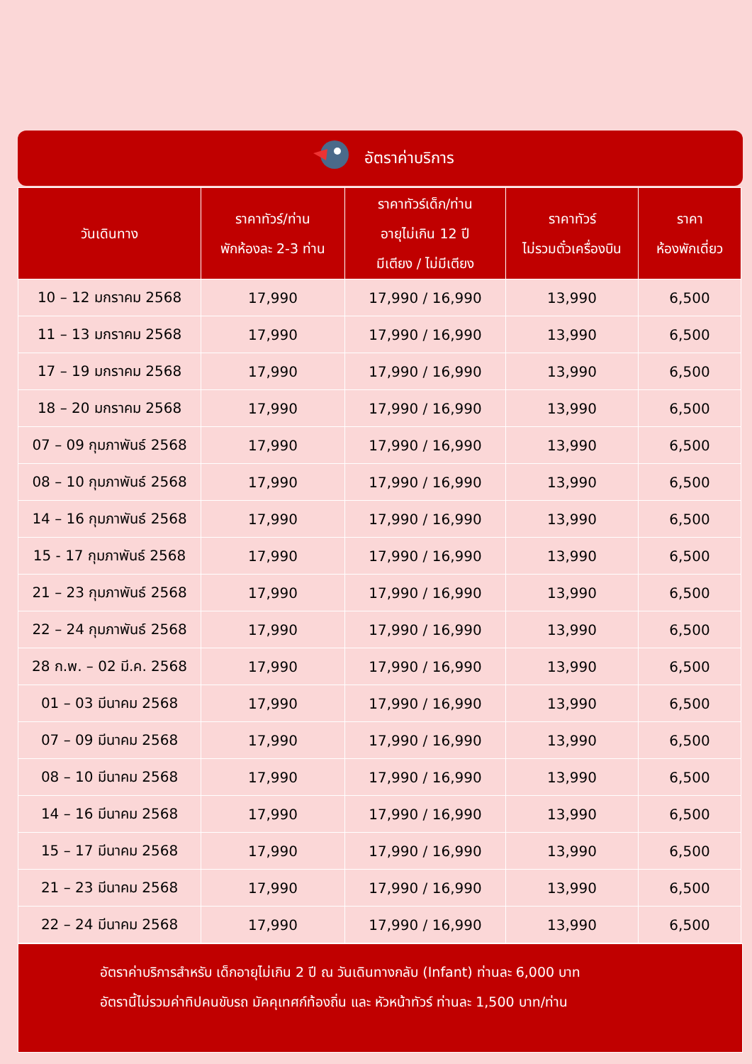อัตราค่าบริการ
| วันเดินทาง | ราคาทัวร์/ท่าน พักห้องละ 2-3 ท่าน | ราคาทัวร์เด็ก/ท่าน อายุไม่เกิน 12 ปี มีเตียง / ไม่มีเตียง | ราคาทัวร์ ไม่รวมตั๋วเครื่องบิน | ราคา ห้องพักเดี่ยว |
| --- | --- | --- | --- | --- |
| 10 – 12 มกราคม 2568 | 17,990 | 17,990 / 16,990 | 13,990 | 6,500 |
| 11 – 13 มกราคม 2568 | 17,990 | 17,990 / 16,990 | 13,990 | 6,500 |
| 17 – 19 มกราคม 2568 | 17,990 | 17,990 / 16,990 | 13,990 | 6,500 |
| 18 – 20 มกราคม 2568 | 17,990 | 17,990 / 16,990 | 13,990 | 6,500 |
| 07 – 09 กุมภาพันธ์ 2568 | 17,990 | 17,990 / 16,990 | 13,990 | 6,500 |
| 08 – 10 กุมภาพันธ์ 2568 | 17,990 | 17,990 / 16,990 | 13,990 | 6,500 |
| 14 – 16 กุมภาพันธ์ 2568 | 17,990 | 17,990 / 16,990 | 13,990 | 6,500 |
| 15 - 17 กุมภาพันธ์ 2568 | 17,990 | 17,990 / 16,990 | 13,990 | 6,500 |
| 21 – 23 กุมภาพันธ์ 2568 | 17,990 | 17,990 / 16,990 | 13,990 | 6,500 |
| 22 – 24 กุมภาพันธ์ 2568 | 17,990 | 17,990 / 16,990 | 13,990 | 6,500 |
| 28 ก.พ. – 02 มี.ค. 2568 | 17,990 | 17,990 / 16,990 | 13,990 | 6,500 |
| 01 – 03 มีนาคม 2568 | 17,990 | 17,990 / 16,990 | 13,990 | 6,500 |
| 07 – 09 มีนาคม 2568 | 17,990 | 17,990 / 16,990 | 13,990 | 6,500 |
| 08 – 10 มีนาคม 2568 | 17,990 | 17,990 / 16,990 | 13,990 | 6,500 |
| 14 – 16 มีนาคม 2568 | 17,990 | 17,990 / 16,990 | 13,990 | 6,500 |
| 15 – 17 มีนาคม 2568 | 17,990 | 17,990 / 16,990 | 13,990 | 6,500 |
| 21 – 23 มีนาคม 2568 | 17,990 | 17,990 / 16,990 | 13,990 | 6,500 |
| 22 – 24 มีนาคม 2568 | 17,990 | 17,990 / 16,990 | 13,990 | 6,500 |
อัตราค่าบริการสำหรับ เด็กอายุไม่เกิน 2 ปี ณ วันเดินทางกลับ (Infant) ท่านละ 6,000 บาท
อัตรานี้ไม่รวมค่าทิปคนขับรถ มัคคุเทศก์ท้องถิ่น และ หัวหน้าทัวร์ ท่านละ 1,500 บาท/ท่าน